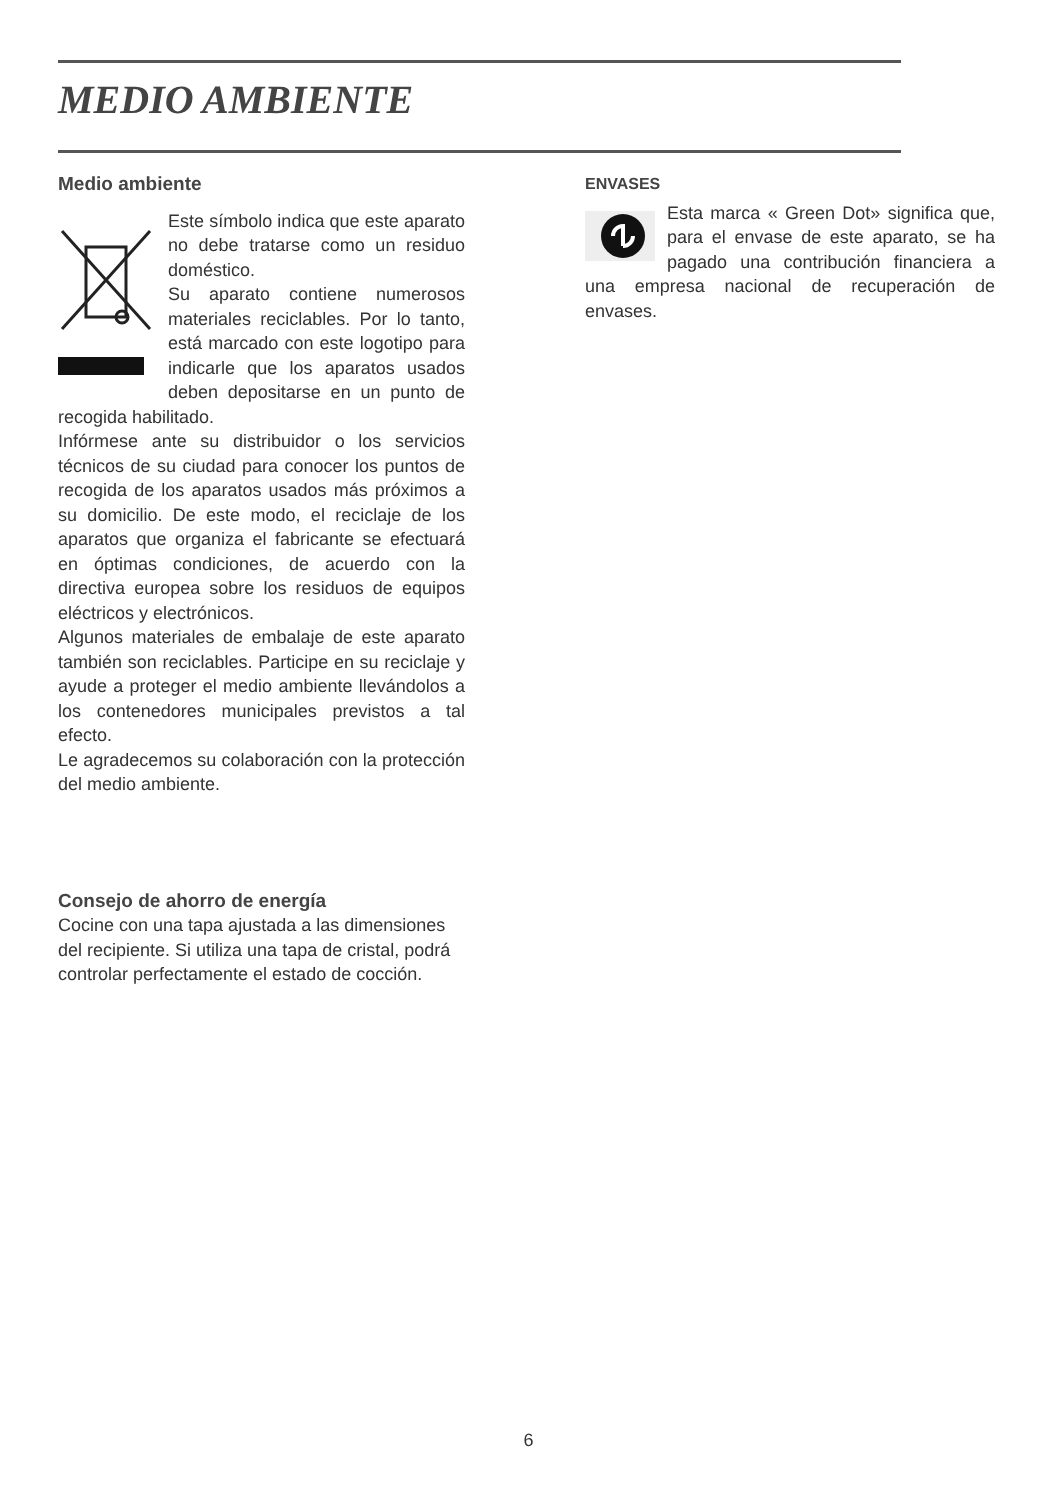MEDIO AMBIENTE
Medio ambiente
Este símbolo indica que este aparato no debe tratarse como un residuo doméstico.
Su aparato contiene numerosos materiales reciclables. Por lo tanto, está marcado con este logotipo para indicarle que los aparatos usados deben depositarse en un punto de recogida habilitado.
Infórmese ante su distribuidor o los servicios técnicos de su ciudad para conocer los puntos de recogida de los aparatos usados más próximos a su domicilio. De este modo, el reciclaje de los aparatos que organiza el fabricante se efectuará en óptimas condiciones, de acuerdo con la directiva europea sobre los residuos de equipos eléctricos y electrónicos.
Algunos materiales de embalaje de este aparato también son reciclables. Participe en su reciclaje y ayude a proteger el medio ambiente llevándolos a los contenedores municipales previstos a tal efecto.
Le agradecemos su colaboración con la protección del medio ambiente.
Consejo de ahorro de energía
Cocine con una tapa ajustada a las dimensiones del recipiente. Si utiliza una tapa de cristal, podrá controlar perfectamente el estado de cocción.
ENVASES
Esta marca « Green Dot» significa que, para el envase de este aparato, se ha pagado una contribución financiera a una empresa nacional de recuperación de envases.
6